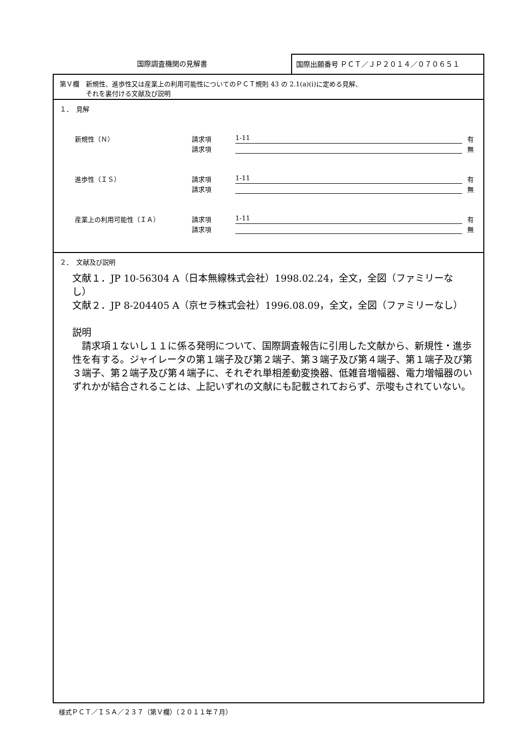国際調査機関の見解書
国際出願番号 ＰＣＴ／ＪＰ２０１４／０７０６５１
第Ｖ欄　新規性、進歩性又は産業上の利用可能性についてのＰＣＴ規則 43 の 2.1(a)(i)に定める見解、
　　　　それを裏付ける文献及び説明
１．　見解
新規性（Ｎ） 請求項 1-11 有
請求項 無
進歩性（ＩＳ） 請求項 1-11 有
請求項 無
産業上の利用可能性（ＩＡ） 請求項 1-11 有
請求項 無
２．　文献及び説明
文献１．JP 10-56304 A（日本無線株式会社）1998.02.24，全文，全図（ファミリーなし）
文献２．JP 8-204405 A（京セラ株式会社）1996.08.09，全文，全図（ファミリーなし）
説明
　請求項１ないし１１に係る発明について、国際調査報告に引用した文献から、新規性・進歩性を有する。ジャイレータの第１端子及び第２端子、第３端子及び第４端子、第１端子及び第３端子、第２端子及び第４端子に、それぞれ単相差動変換器、低雑音増幅器、電力増幅器のいずれかが結合されることは、上記いずれの文献にも記載されておらず、示唆もされていない。
様式ＰＣＴ／ＩＳＡ／２３７（第Ｖ欄）（２０１１年７月）